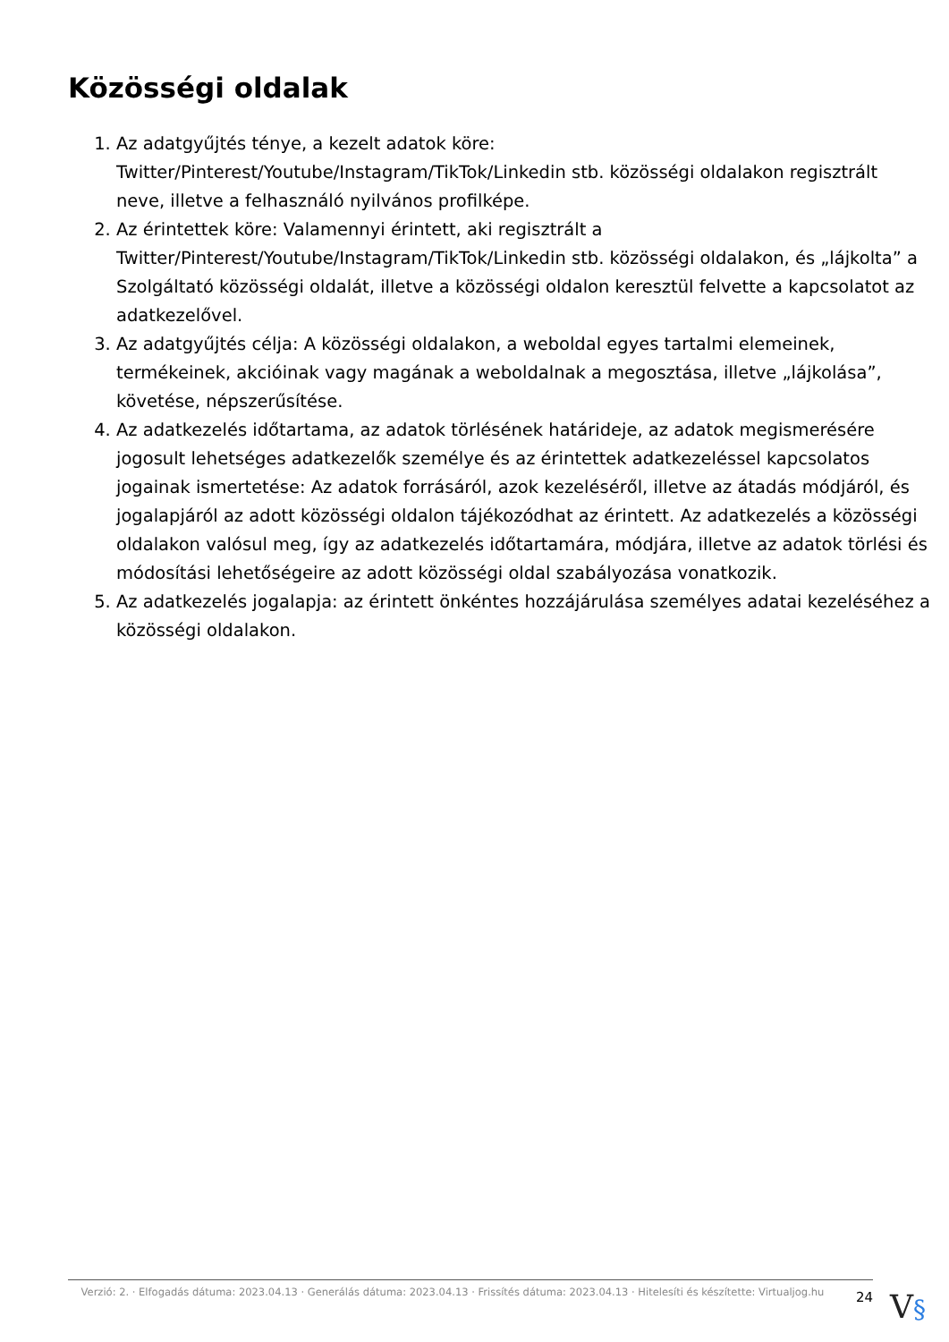Közösségi oldalak
1. Az adatgyűjtés ténye, a kezelt adatok köre: Twitter/Pinterest/Youtube/Instagram/TikTok/Linkedin stb. közösségi oldalakon regisztrált neve, illetve a felhasználó nyilvános profilképe.
2. Az érintettek köre: Valamennyi érintett, aki regisztrált a Twitter/Pinterest/Youtube/Instagram/TikTok/Linkedin stb. közösségi oldalakon, és „lájkolta” a Szolgáltató közösségi oldalát, illetve a közösségi oldalon keresztül felvette a kapcsolatot az adatkezelővel.
3. Az adatgyűjtés célja: A közösségi oldalakon, a weboldal egyes tartalmi elemeinek, termékeinek, akcióinak vagy magának a weboldalnak a megosztása, illetve „lájkolása”, követése, népszerűsítése.
4. Az adatkezelés időtartama, az adatok törlésének határideje, az adatok megismerésére jogosult lehetséges adatkezelők személye és az érintettek adatkezeléssel kapcsolatos jogainak ismertetése: Az adatok forrásáról, azok kezeléséről, illetve az átadás módjáról, és jogalapjáról az adott közösségi oldalon tájékozódhat az érintett. Az adatkezelés a közösségi oldalakon valósul meg, így az adatkezelés időtartamára, módjára, illetve az adatok törlési és módosítási lehetőségeire az adott közösségi oldal szabályozása vonatkozik.
5. Az adatkezelés jogalapja: az érintett önkéntes hozzájárulása személyes adatai kezeléséhez a közösségi oldalakon.
Verzió: 2. · Elfogadás dátuma: 2023.04.13 · Generálás dátuma: 2023.04.13 · Frissítés dátuma: 2023.04.13 · Hitelesíti és készítette: Virtualjog.hu
24
V§